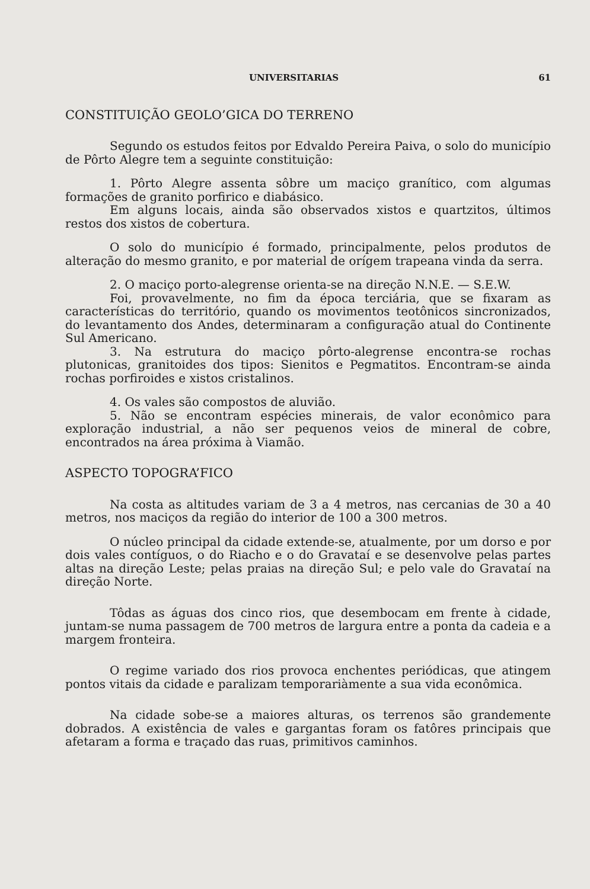UNIVERSITARIAS 61
CONSTITUIÇÃO GEOLO’GICA DO TERRENO
Segundo os estudos feitos por Edvaldo Pereira Paiva, o solo do município de Pôrto Alegre tem a seguinte constituição:
1. Pôrto Alegre assenta sôbre um maciço granítico, com algumas formações de granito porfirico e diabásico.
Em alguns locais, ainda são observados xistos e quartzitos, últimos restos dos xistos de cobertura.
O solo do município é formado, principalmente, pelos produtos de alteração do mesmo granito, e por material de orígem trapeana vinda da serra.
2. O maciço porto-alegrense orienta-se na direção N.N.E. — S.E.W.
Foi, provavelmente, no fim da época terciária, que se fixaram as características do território, quando os movimentos teotônicos sincronizados, do levantamento dos Andes, determinaram a configuração atual do Continente Sul Americano.
3. Na estrutura do maciço pôrto-alegrense encontra-se rochas plutonicas, granitoides dos tipos: Sienitos e Pegmatitos. Encontram-se ainda rochas porfiroides e xistos cristalinos.
4. Os vales são compostos de aluvião.
5. Não se encontram espécies minerais, de valor econômico para exploração industrial, a não ser pequenos veios de mineral de cobre, encontrados na área próxima à Viamão.
ASPECTO TOPOGRA’FICO
Na costa as altitudes variam de 3 a 4 metros, nas cercanias de 30 a 40 metros, nos maciços da região do interior de 100 a 300 metros.
O núcleo principal da cidade extende-se, atualmente, por um dorso e por dois vales contíguos, o do Riacho e o do Gravataí e se desenvolve pelas partes altas na direção Leste; pelas praias na direção Sul; e pelo vale do Gravataí na direção Norte.
Tôdas as águas dos cinco rios, que desembocam em frente à cidade, juntam-se numa passagem de 700 metros de largura entre a ponta da cadeia e a margem fronteira.
O regime variado dos rios provoca enchentes periódicas, que atingem pontos vitais da cidade e paralizam temporariàmente a sua vida econômica.
Na cidade sobe-se a maiores alturas, os terrenos são grandemente dobrados. A existência de vales e gargantas foram os fatôres principais que afetaram a forma e traçado das ruas, primitivos caminhos.